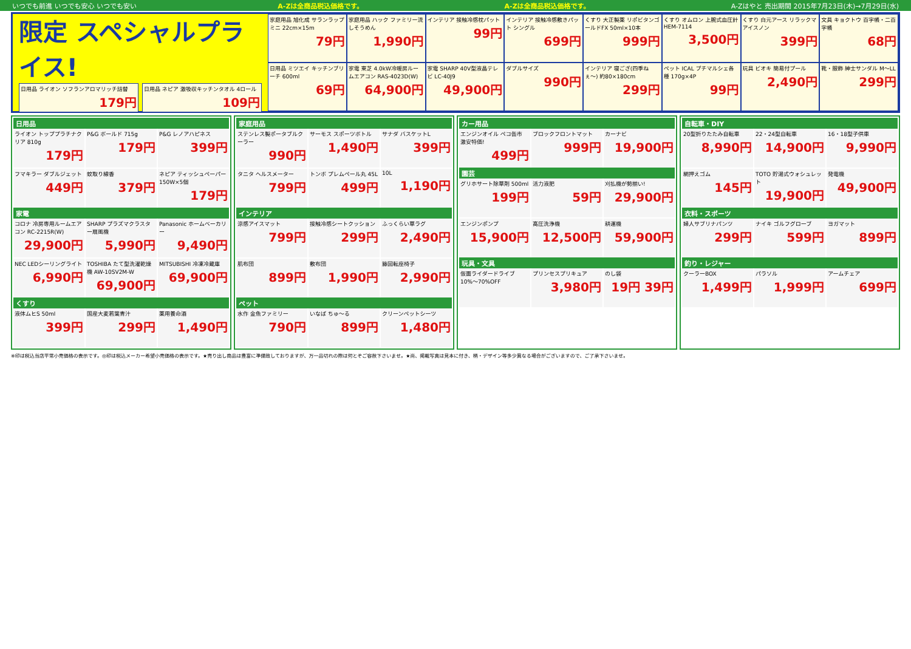いつでも前進 いつでも安心 いつでも安い A-Zは全商品税込価格です。 A-Zは全商品税込価格です。 A-Zはやと 売出期間 2015年7月23日(木)→7月29日(水)
限定 スペシャルプライス!
日用品 ライオン ソフランアロマリッチ詰替
179円
日用品 ネピア 激吸収キッチンタオル 4ロール
109円
家庭用品 旭化成 サランラップミニ 22cm×15m
79円
家庭用品 ハック ファミリー流しそうめん
1,990円
インテリア 接触冷感枕パット
99円
インテリア 接触冷感敷きパット シングル
699円
くすり 大正製薬 リポビタンゴールドFX 50ml×10本
999円
くすり オムロン 上腕式血圧計 HEM-7114
3,500円
くすり 白元アース リラックマ アイスノン
399円
文具 キョクトウ 百字帳・二百字帳
68円
日用品 ミツエイ キッチンブリーチ 600ml
69円
家電 東芝 4.0kW冷暖房ルームエアコン RAS-4023D(W)
64,900円
家電 SHARP 40V型液晶テレビ LC-40J9
49,900円
ダブルサイズ
990円
インテリア 寝ござ(四季ねぇ〜) 約80×180cm
299円
ペット ICAL プチマルシェ各種 170g×4P
99円
玩具 ビオキ 簡易付プール
2,490円
靴・服飾 紳士サンダル M〜LL
299円
日用品
ライオン トッププラチナクリア 810g
179円
P&G ボールド 715g
179円
P&G レノアハピネス
399円
フマキラー ダブルジェット
449円
蚊取り線香
379円
ネピア ティッシュペーパー 150W×5個
179円
家電
コロナ 冷房専用ルームエアコン RC-2215R(W)
29,900円
SHARP プラズマクラスター扇風機
5,990円
Panasonic ホームベーカリー
9,490円
NEC LEDシーリングライト
6,990円
TOSHIBA たて型洗濯乾燥機 AW-10SV2M-W
69,900円
MITSUBISHI 冷凍冷蔵庫
69,900円
くすり
液体ムヒS 50ml
399円
国産大麦若葉青汁
299円
薬用養命酒
1,490円
家庭用品
ステンレス製ポータブルクーラー
990円
サーモス スポーツボトル
1,490円
サナダ バスケットL
399円
タニタ ヘルスメーター
799円
トンボ プレムペール丸 45L
499円
10L
1,190円
インテリア
涼感アイスマット
799円
接触冷感シートクッション
299円
ふっくらい草ラグ
2,490円
肌布団
899円
敷布団
1,990円
籐回転座椅子
2,990円
ペット
水作 金魚ファミリー
790円
いなば ちゅ〜る
899円
クリーンペットシーツ
1,480円
カー用品
エンジンオイル ペコ缶市 激安特価!
499円
ブロックフロントマット
999円
カーナビ
19,900円
園芸
グリホサート除草剤 500ml
199円
活力液肥
59円
刈払機が勢揃い!
29,900円
エンジンポンプ
15,900円
高圧洗浄機
12,500円
耕運機
59,900円
玩具・文具
仮面ライダードライブ 10%〜70%OFF
プリンセスプリキュア
3,980円
のし袋
19円 39円
自転車・DIY
20型折りたたみ自転車
8,990円
22・24型自転車
14,900円
16・18型子供車
9,990円
網押えゴム
145円
TOTO 貯湯式ウォシュレット
19,900円
発電機
49,900円
衣料・スポーツ
婦人サブリナパンツ
299円
ナイキ ゴルフグローブ
599円
ヨガマット
899円
釣り・レジャー
クーラーBOX
1,499円
パラソル
1,999円
アームチェア
699円
※印は税込当店平常小売価格の表示です。◎印は税込メーカー希望小売価格の表示です。★売り出し商品は豊富に準備致しておりますが、万一品切れの際は何とぞご容赦下さいませ。★尚、掲載写真は見本に付き、柄・デザイン等多少異なる場合がございますので、ご了承下さいませ。